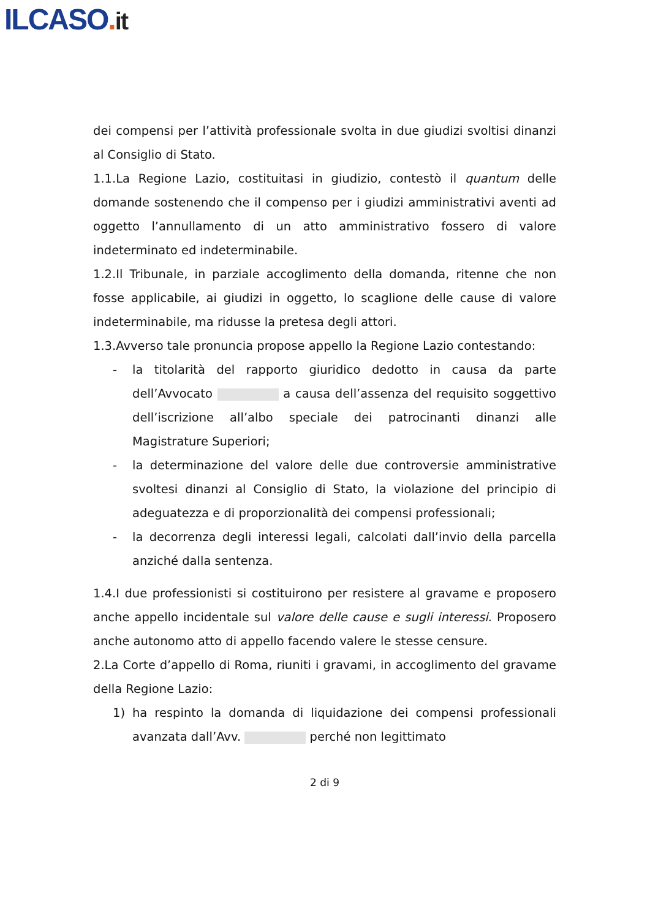ILCASO. it
dei compensi per l’attività professionale svolta in due giudizi svoltisi dinanzi al Consiglio di Stato.
1.1.La Regione Lazio, costituitasi in giudizio, contestò il quantum delle domande sostenendo che il compenso per i giudizi amministrativi aventi ad oggetto l’annullamento di un atto amministrativo fossero di valore indeterminato ed indeterminabile.
1.2.Il Tribunale, in parziale accoglimento della domanda, ritenne che non fosse applicabile, ai giudizi in oggetto, lo scaglione delle cause di valore indeterminabile, ma ridusse la pretesa degli attori.
1.3.Avverso tale pronuncia propose appello la Regione Lazio contestando:
- la titolarità del rapporto giuridico dedotto in causa da parte dell’Avvocato a causa dell’assenza del requisito soggettivo dell’iscrizione all’albo speciale dei patrocinanti dinanzi alle Magistrature Superiori;
- la determinazione del valore delle due controversie amministrative svoltesi dinanzi al Consiglio di Stato, la violazione del principio di adeguatezza e di proporzionalità dei compensi professionali;
- la decorrenza degli interessi legali, calcolati dall’invio della parcella anziché dalla sentenza.
1.4.I due professionisti si costituirono per resistere al gravame e proposero anche appello incidentale sul valore delle cause e sugli interessi. Proposero anche autonomo atto di appello facendo valere le stesse censure.
2.La Corte d’appello di Roma, riuniti i gravami, in accoglimento del gravame della Regione Lazio:
1) ha respinto la domanda di liquidazione dei compensi professionali avanzata dall’Avv. perché non legittimato
2 di 9